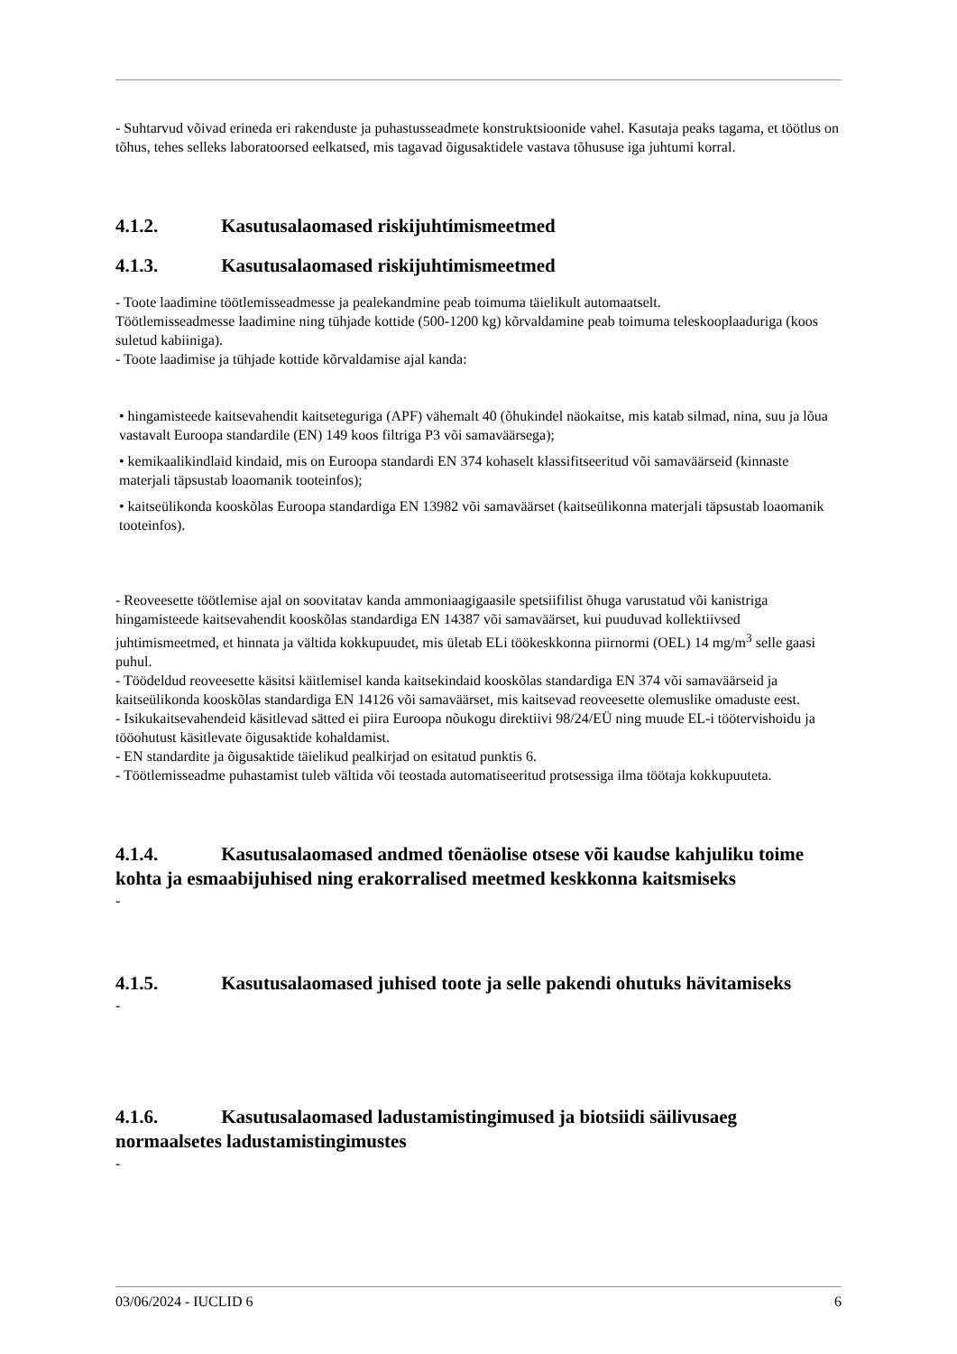- Suhtarvud võivad erineda eri rakenduste ja puhastusseadmete konstruktsioonide vahel. Kasutaja peaks tagama, et töötlus on tõhus, tehes selleks laboratoorsed eelkatsed, mis tagavad õigusaktidele vastava tõhususe iga juhtumi korral.
4.1.2. Kasutusalaomased riskijuhtimismeetmed
4.1.3. Kasutusalaomased riskijuhtimismeetmed
- Toote laadimine töötlemisseadmesse ja pealekandmine peab toimuma täielikult automaatselt.
Töötlemisseadmesse laadimine ning tühjade kottide (500-1200 kg) kõrvaldamine peab toimuma teleskooplaaduriga (koos suletud kabiiniga).
- Toote laadimise ja tühjade kottide kõrvaldamise ajal kanda:
• hingamisteede kaitsevahendit kaitseteguriga (APF) vähemalt 40 (õhukindel näokaitse, mis katab silmad, nina, suu ja lõua vastavalt Euroopa standardile (EN) 149 koos filtriga P3 või samaväärsega);
• kemikaalikindlaid kindaid, mis on Euroopa standardi EN 374 kohaselt klassifitseeritud või samaväärseid (kinnaste materjali täpsustab loaomanik tooteinfos);
• kaitseülikonda kooskõlas Euroopa standardiga EN 13982 või samaväärset (kaitseülikonna materjali täpsustab loaomanik tooteinfos).
- Reoveesette töötlemise ajal on soovitatav kanda ammoniaagigaasile spetsiifilist õhuga varustatud või kanistriga hingamisteede kaitsevahendit kooskõlas standardiga EN 14387 või samaväärset, kui puuduvad kollektiivsed juhtimismeetmed, et hinnata ja vältida kokkupuudet, mis ületab ELi töökeskkonna piirnormi (OEL) 14 mg/m<sup>3</sup> selle gaasi puhul.
- Töödeldud reoveesette käsitsi käitlemisel kanda kaitsekindaid kooskõlas standardiga EN 374 või samaväärseid ja kaitseülikonda kooskõlas standardiga EN 14126 või samaväärset, mis kaitsevad reoveesette olemuslike omaduste eest.
- Isikukaitsevahendeid käsitlevad sätted ei piira Euroopa nõukogu direktiivi 98/24/EÜ ning muude EL-i töötervishoidu ja tööohutust käsitlevate õigusaktide kohaldamist.
- EN standardite ja õigusaktide täielikud pealkirjad on esitatud punktis 6.
- Töötlemisseadme puhastamist tuleb vältida või teostada automatiseeritud protsessiga ilma töötaja kokkupuuteta.
4.1.4. Kasutusalaomased andmed tõenäolise otsese või kaudse kahjuliku toime kohta ja esmaabijuhised ning erakorralised meetmed keskkonna kaitsmiseks
-
4.1.5. Kasutusalaomased juhised toote ja selle pakendi ohutuks hävitamiseks
-
4.1.6. Kasutusalaomased ladustamistingimused ja biotsiidi säilivusaeg normaalsetes ladustamistingimustes
-
03/06/2024 - IUCLID 6 6